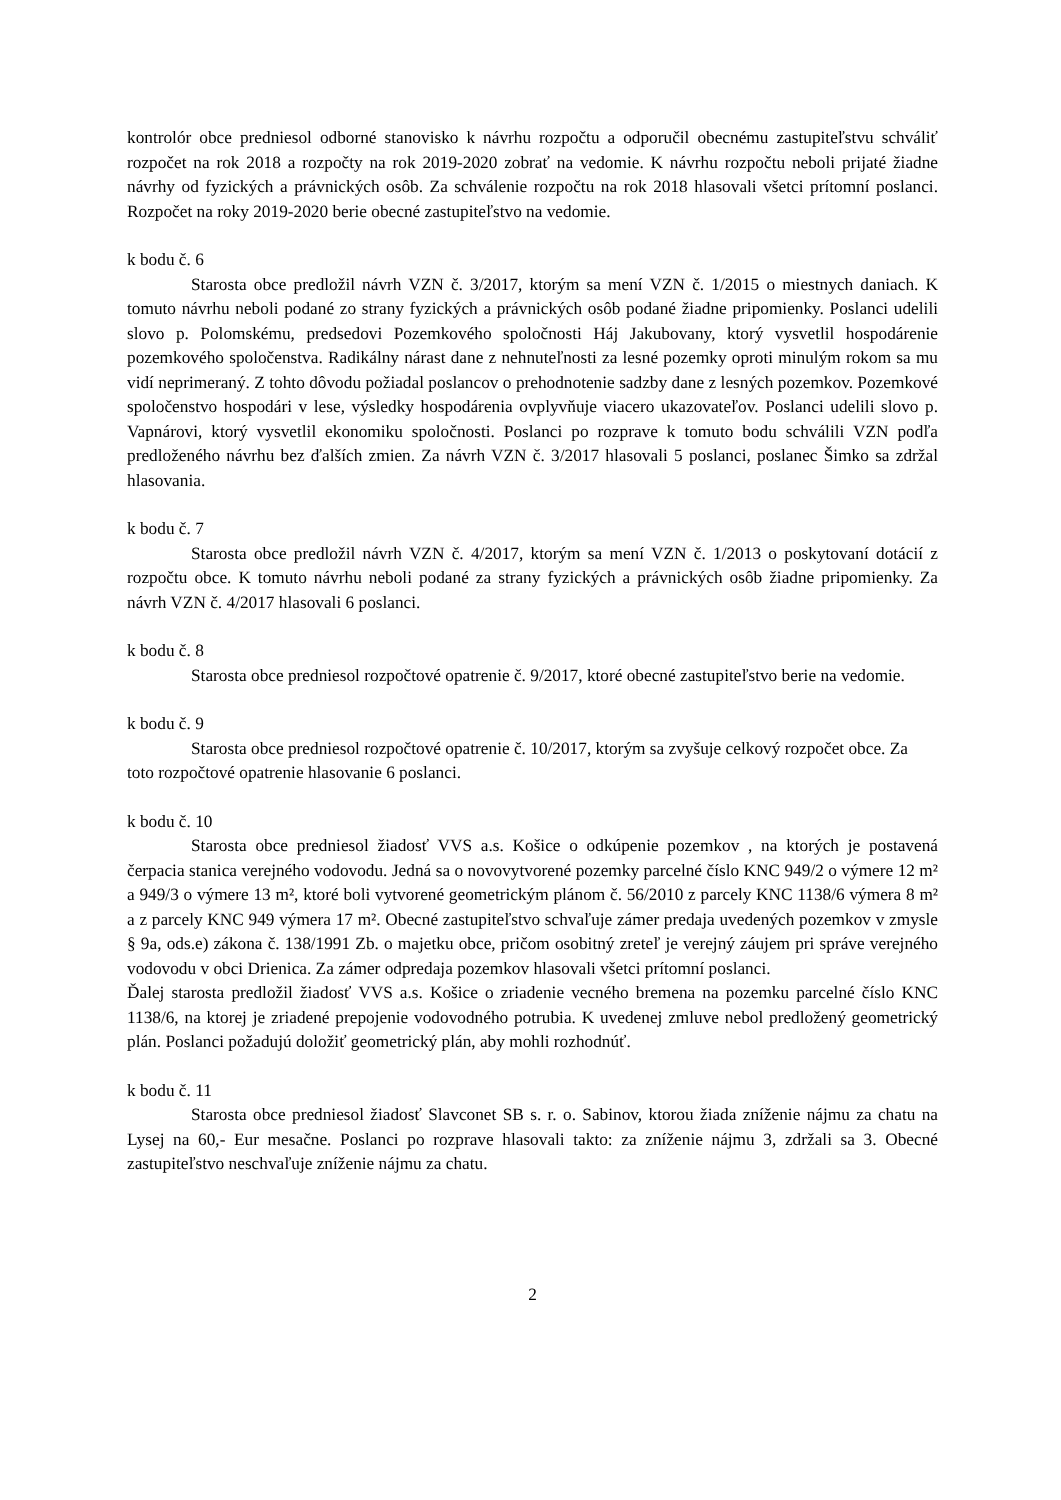kontrolór obce predniesol odborné stanovisko k návrhu rozpočtu a odporučil obecnému zastupiteľstvu schváliť rozpočet na rok 2018 a rozpočty na rok 2019-2020 zobrať na vedomie. K návrhu rozpočtu neboli prijaté žiadne návrhy od fyzických a právnických osôb. Za schválenie rozpočtu na rok 2018 hlasovali všetci prítomní poslanci. Rozpočet na roky 2019-2020 berie obecné zastupiteľstvo na vedomie.
k bodu č. 6
Starosta obce predložil návrh VZN č. 3/2017, ktorým sa mení VZN č. 1/2015 o miestnych daniach. K tomuto návrhu neboli podané zo strany fyzických a právnických osôb podané žiadne pripomienky. Poslanci udelili slovo p. Polomskému, predsedovi Pozemkového spoločnosti Háj Jakubovany, ktorý vysvetlil hospodárenie pozemkového spoločenstva. Radikálny nárast dane z nehnuteľnosti za lesné pozemky oproti minulým rokom sa mu vidí neprimeraný. Z tohto dôvodu požiadal poslancov o prehodnotenie sadzby dane z lesných pozemkov. Pozemkové spoločenstvo hospodári v lese, výsledky hospodárenia ovplyvňuje viacero ukazovateľov. Poslanci udelili slovo p. Vapnárovi, ktorý vysvetlil ekonomiku spoločnosti. Poslanci po rozprave k tomuto bodu schválili VZN podľa predloženého návrhu bez ďalších zmien. Za návrh VZN č. 3/2017 hlasovali 5 poslanci, poslanec Šimko sa zdržal hlasovania.
k bodu č. 7
Starosta obce predložil návrh VZN č. 4/2017, ktorým sa mení VZN č. 1/2013 o poskytovaní dotácií z rozpočtu obce. K tomuto návrhu neboli podané za strany fyzických a právnických osôb žiadne pripomienky. Za návrh VZN č. 4/2017 hlasovali 6 poslanci.
k bodu č. 8
Starosta obce predniesol rozpočtové opatrenie č. 9/2017, ktoré obecné zastupiteľstvo berie na vedomie.
k bodu č. 9
Starosta obce predniesol rozpočtové opatrenie č. 10/2017, ktorým sa zvyšuje celkový rozpočet obce. Za toto rozpočtové opatrenie hlasovanie 6 poslanci.
k bodu č. 10
Starosta obce predniesol žiadosť VVS a.s. Košice o odkúpenie pozemkov , na ktorých je postavená čerpacia stanica verejného vodovodu. Jedná sa o novovytvorené pozemky parcelné číslo KNC 949/2 o výmere 12 m² a 949/3 o výmere 13 m², ktoré boli vytvorené geometrickým plánom č. 56/2010 z parcely KNC 1138/6 výmera 8 m² a z parcely KNC 949 výmera 17 m². Obecné zastupiteľstvo schvaľuje zámer predaja uvedených pozemkov v zmysle § 9a, ods.e) zákona č. 138/1991 Zb. o majetku obce, pričom osobitný zreteľ je verejný záujem pri správe verejného vodovodu v obci Drienica. Za zámer odpredaja pozemkov hlasovali všetci prítomní poslanci.
Ďalej starosta predložil žiadosť VVS a.s. Košice o zriadenie vecného bremena na pozemku parcelné číslo KNC 1138/6, na ktorej je zriadené prepojenie vodovodného potrubia. K uvedenej zmluve nebol predložený geometrický plán. Poslanci požadujú doložiť geometrický plán, aby mohli rozhodnúť.
k bodu č. 11
Starosta obce predniesol žiadosť Slavconet SB s. r. o. Sabinov, ktorou žiada zníženie nájmu za chatu na Lysej na 60,- Eur mesačne. Poslanci po rozprave hlasovali takto: za zníženie nájmu 3, zdržali sa 3. Obecné zastupiteľstvo neschvaľuje zníženie nájmu za chatu.
2